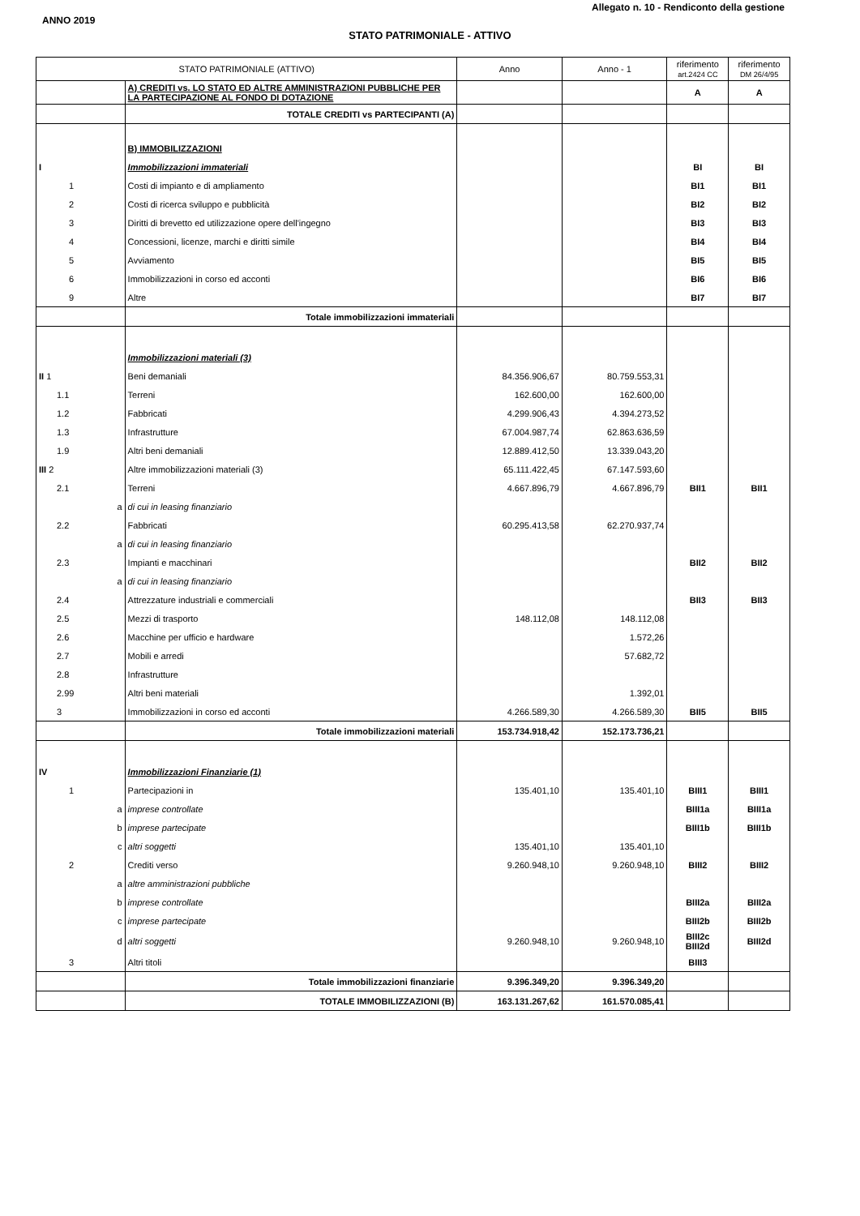Allegato n. 10 - Rendiconto della gestione
ANNO 2019
STATO PATRIMONIALE - ATTIVO
| STATO PATRIMONIALE (ATTIVO) | | Anno | Anno - 1 | riferimento art.2424 CC | riferimento DM 26/4/95 |
| --- | --- | --- | --- | --- | --- |
| | A) CREDITI vs. LO STATO ED ALTRE AMMINISTRAZIONI PUBBLICHE PER LA PARTECIPAZIONE AL FONDO DI DOTAZIONE | | | A | A |
| | TOTALE CREDITI vs PARTECIPANTI (A) | | | | |
| | B) IMMOBILIZZAZIONI | | | | |
| I | Immobilizzazioni immateriali | | | BI | BI |
| 1 | Costi di impianto e di ampliamento | | | BI1 | BI1 |
| 2 | Costi di ricerca sviluppo e pubblicità | | | BI2 | BI2 |
| 3 | Diritti di brevetto ed utilizzazione opere dell'ingegno | | | BI3 | BI3 |
| 4 | Concessioni, licenze, marchi e diritti simile | | | BI4 | BI4 |
| 5 | Avviamento | | | BI5 | BI5 |
| 6 | Immobilizzazioni in corso ed acconti | | | BI6 | BI6 |
| 9 | Altre | | | BI7 | BI7 |
| | Totale immobilizzazioni immateriali | | | | |
| | Immobilizzazioni materiali (3) | | | | |
| II 1 | Beni demaniali | 84.356.906,67 | 80.759.553,31 | | |
| 1.1 | Terreni | 162.600,00 | 162.600,00 | | |
| 1.2 | Fabbricati | 4.299.906,43 | 4.394.273,52 | | |
| 1.3 | Infrastrutture | 67.004.987,74 | 62.863.636,59 | | |
| 1.9 | Altri beni demaniali | 12.889.412,50 | 13.339.043,20 | | |
| III 2 | Altre immobilizzazioni materiali (3) | 65.111.422,45 | 67.147.593,60 | | |
| 2.1 | Terreni | 4.667.896,79 | 4.667.896,79 | BII1 | BII1 |
| a | di cui in leasing finanziario | | | | |
| 2.2 | Fabbricati | 60.295.413,58 | 62.270.937,74 | | |
| a | di cui in leasing finanziario | | | | |
| 2.3 | Impianti e macchinari | | | BII2 | BII2 |
| a | di cui in leasing finanziario | | | | |
| 2.4 | Attrezzature industriali e commerciali | | | BII3 | BII3 |
| 2.5 | Mezzi di trasporto | 148.112,08 | 148.112,08 | | |
| 2.6 | Macchine per ufficio e hardware | | 1.572,26 | | |
| 2.7 | Mobili e arredi | | 57.682,72 | | |
| 2.8 | Infrastrutture | | | | |
| 2.99 | Altri beni materiali | | 1.392,01 | | |
| 3 | Immobilizzazioni in corso ed acconti | 4.266.589,30 | 4.266.589,30 | BII5 | BII5 |
| | Totale immobilizzazioni materiali | 153.734.918,42 | 152.173.736,21 | | |
| IV | Immobilizzazioni Finanziarie (1) | | | | |
| 1 | Partecipazioni in | 135.401,10 | 135.401,10 | BIII1 | BIII1 |
| a | imprese controllate | | | BIII1a | BIII1a |
| b | imprese partecipate | | | BIII1b | BIII1b |
| c | altri soggetti | 135.401,10 | 135.401,10 | | |
| 2 | Crediti verso | 9.260.948,10 | 9.260.948,10 | BIII2 | BIII2 |
| a | altre amministrazioni pubbliche | | | | |
| b | imprese controllate | | | BIII2a | BIII2a |
| c | imprese partecipate | | | BIII2b | BIII2b |
| d | altri soggetti | 9.260.948,10 | 9.260.948,10 | BIII2c BIII2d | BIII2d |
| 3 | Altri titoli | | | BIII3 | |
| | Totale immobilizzazioni finanziarie | 9.396.349,20 | 9.396.349,20 | | |
| | TOTALE IMMOBILIZZAZIONI (B) | 163.131.267,62 | 161.570.085,41 | | |